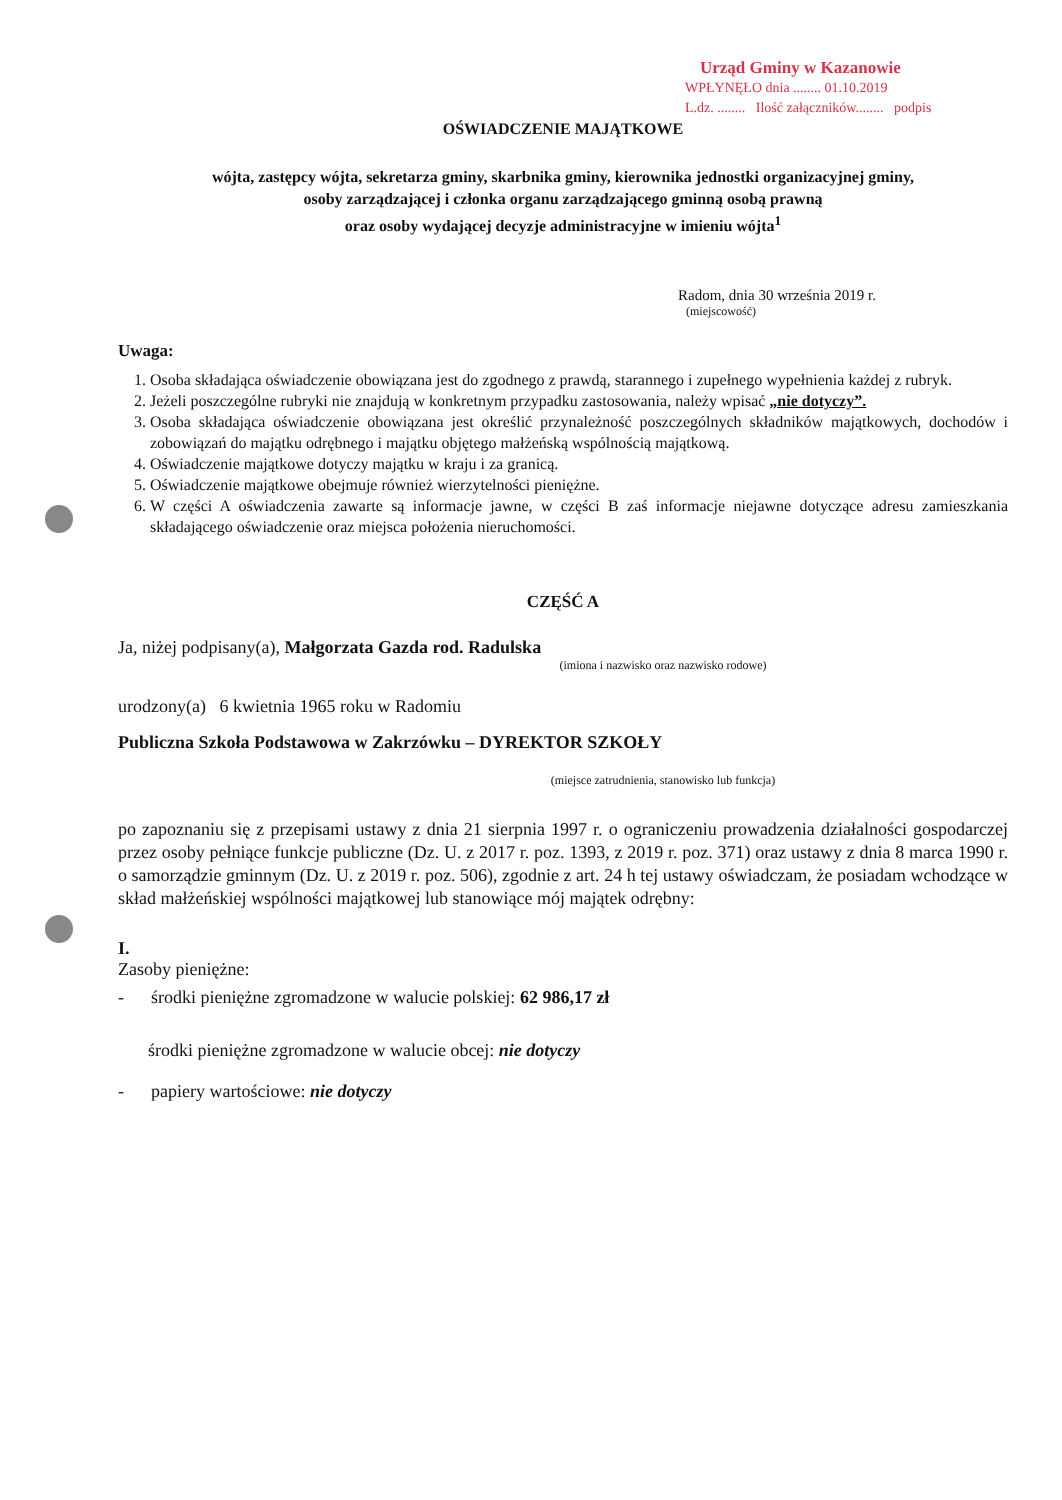Urząd Gminy w Kazanowie
WPŁYNĘŁO dnia ........ 01.10.2019
L.dz. ........ Ilość załączników........ podpis
OŚWIADCZENIE MAJĄTKOWE
wójta, zastępcy wójta, sekretarza gminy, skarbnika gminy, kierownika jednostki organizacyjnej gminy,
osoby zarządzającej i członka organu zarządzającego gminną osobą prawną
oraz osoby wydającej decyzje administracyjne w imieniu wójta<sup>1</sup>
Radom, dnia 30 września 2019 r.
(miejscowość)
Uwaga:
1. Osoba składająca oświadczenie obowiązana jest do zgodnego z prawdą, starannego i zupełnego wypełnienia każdej z rubryk.
2. Jeżeli poszczególne rubryki nie znajdują w konkretnym przypadku zastosowania, należy wpisać „nie dotyczy”.
3. Osoba składająca oświadczenie obowiązana jest określić przynależność poszczególnych składników majątkowych, dochodów i zobowiązań do majątku odrębnego i majątku objętego małżeńską wspólnością majątkową.
4. Oświadczenie majątkowe dotyczy majątku w kraju i za granicą.
5. Oświadczenie majątkowe obejmuje również wierzytelności pieniężne.
6. W części A oświadczenia zawarte są informacje jawne, w części B zaś informacje niejawne dotyczące adresu zamieszkania składającego oświadczenie oraz miejsca położenia nieruchomości.
CZĘŚĆ A
Ja, niżej podpisany(a), Małgorzata Gazda rod. Radulska
(imiona i nazwisko oraz nazwisko rodowe)
urodzony(a) 6 kwietnia 1965 roku w Radomiu
Publiczna Szkoła Podstawowa w Zakrzówku – DYREKTOR SZKOŁY
(miejsce zatrudnienia, stanowisko lub funkcja)
po zapoznaniu się z przepisami ustawy z dnia 21 sierpnia 1997 r. o ograniczeniu prowadzenia działalności gospodarczej przez osoby pełniące funkcje publiczne (Dz. U. z 2017 r. poz. 1393, z 2019 r. poz. 371) oraz ustawy z dnia 8 marca 1990 r. o samorządzie gminnym (Dz. U. z 2019 r. poz. 506), zgodnie z art. 24 h tej ustawy oświadczam, że posiadam wchodzące w skład małżeńskiej wspólności majątkowej lub stanowiące mój majątek odrębny:
I.
Zasoby pieniężne:
- środki pieniężne zgromadzone w walucie polskiej: 62 986,17 zł
środki pieniężne zgromadzone w walucie obcej: nie dotyczy
- papiery wartościowe: nie dotyczy